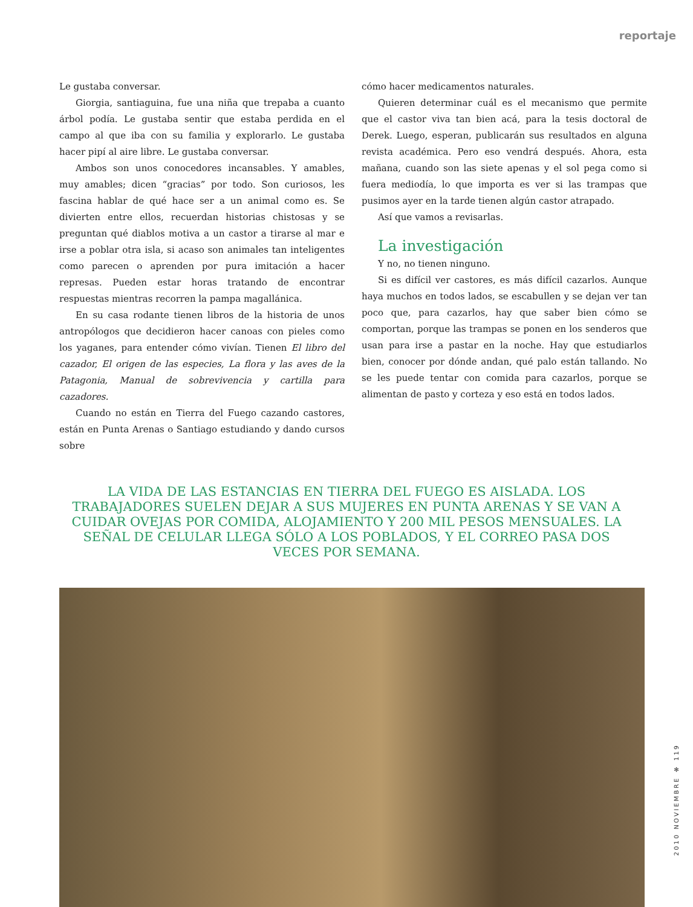reportaje
Le gustaba conversar.
Giorgia, santiaguina, fue una niña que trepaba a cuanto árbol podía. Le gustaba sentir que estaba perdida en el campo al que iba con su familia y explorarlo. Le gustaba hacer pipí al aire libre. Le gustaba conversar.
Ambos son unos conocedores incansables. Y amables, muy amables; dicen “gracias” por todo. Son curiosos, les fascina hablar de qué hace ser a un animal como es. Se divierten entre ellos, recuerdan historias chistosas y se preguntan qué diablos motiva a un castor a tirarse al mar e irse a poblar otra isla, si acaso son animales tan inteligentes como parecen o aprenden por pura imitación a hacer represas. Pueden estar horas tratando de encontrar respuestas mientras recorren la pampa magallánica.
En su casa rodante tienen libros de la historia de unos antropólogos que decidieron hacer canoas con pieles como los yaganes, para entender cómo vivían. Tienen El libro del cazador, El origen de las especies, La flora y las aves de la Patagonia, Manual de sobrevivencia y cartilla para cazadores.
Cuando no están en Tierra del Fuego cazando castores, están en Punta Arenas o Santiago estudiando y dando cursos sobre
cómo hacer medicamentos naturales.
Quieren determinar cuál es el mecanismo que permite que el castor viva tan bien acá, para la tesis doctoral de Derek. Luego, esperan, publicarán sus resultados en alguna revista académica. Pero eso vendrá después. Ahora, esta mañana, cuando son las siete apenas y el sol pega como si fuera mediodía, lo que importa es ver si las trampas que pusimos ayer en la tarde tienen algún castor atrapado.
Así que vamos a revisarlas.
La investigación
Y no, no tienen ninguno.
Si es difícil ver castores, es más difícil cazarlos. Aunque haya muchos en todos lados, se escabullen y se dejan ver tan poco que, para cazarlos, hay que saber bien cómo se comportan, porque las trampas se ponen en los senderos que usan para irse a pastar en la noche. Hay que estudiarlos bien, conocer por dónde andan, qué palo están tallando. No se les puede tentar con comida para cazarlos, porque se alimentan de pasto y corteza y eso está en todos lados.
LA VIDA DE LAS ESTANCIAS EN TIERRA DEL FUEGO ES AISLADA. LOS TRABAJADORES SUELEN DEJAR A SUS MUJERES EN PUNTA ARENAS Y SE VAN A CUIDAR OVEJAS POR COMIDA, ALOJAMIENTO Y 200 MIL PESOS MENSUALES. LA SEÑAL DE CELULAR LLEGA SÓLO A LOS POBLADOS, Y EL CORREO PASA DOS VECES POR SEMANA.
2010 NOVIEMBRE ✻ 119